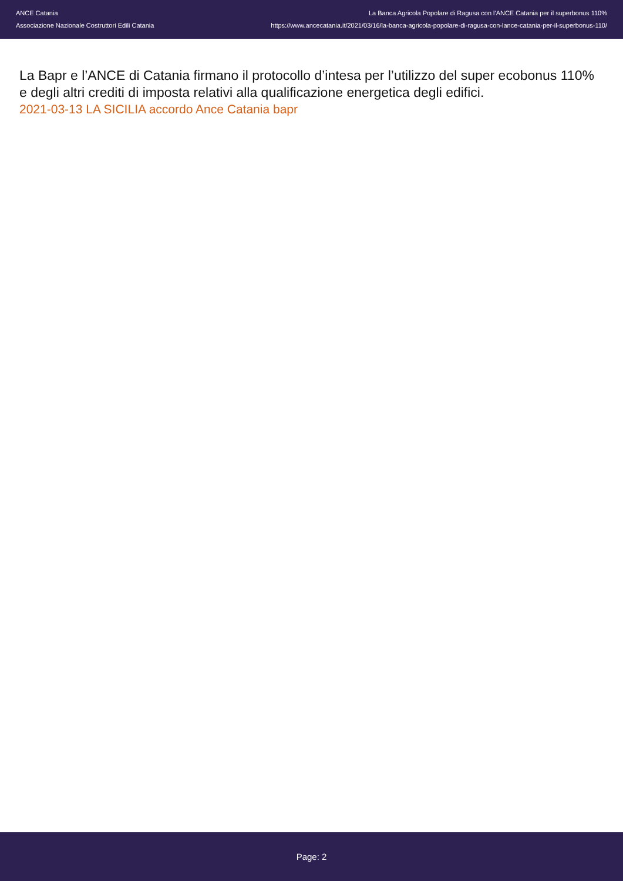ANCE Catania
Associazione Nazionale Costruttori Edili Catania
La Banca Agricola Popolare di Ragusa con l'ANCE Catania per il superbonus 110%
https://www.ancecatania.it/2021/03/16/la-banca-agricola-popolare-di-ragusa-con-lance-catania-per-il-superbonus-110/
La Bapr e l’ANCE di Catania firmano il protocollo d’intesa per l’utilizzo del super ecobonus 110% e degli altri crediti di imposta relativi alla qualificazione energetica degli edifici.
2021-03-13 LA SICILIA accordo Ance Catania bapr
Page: 2